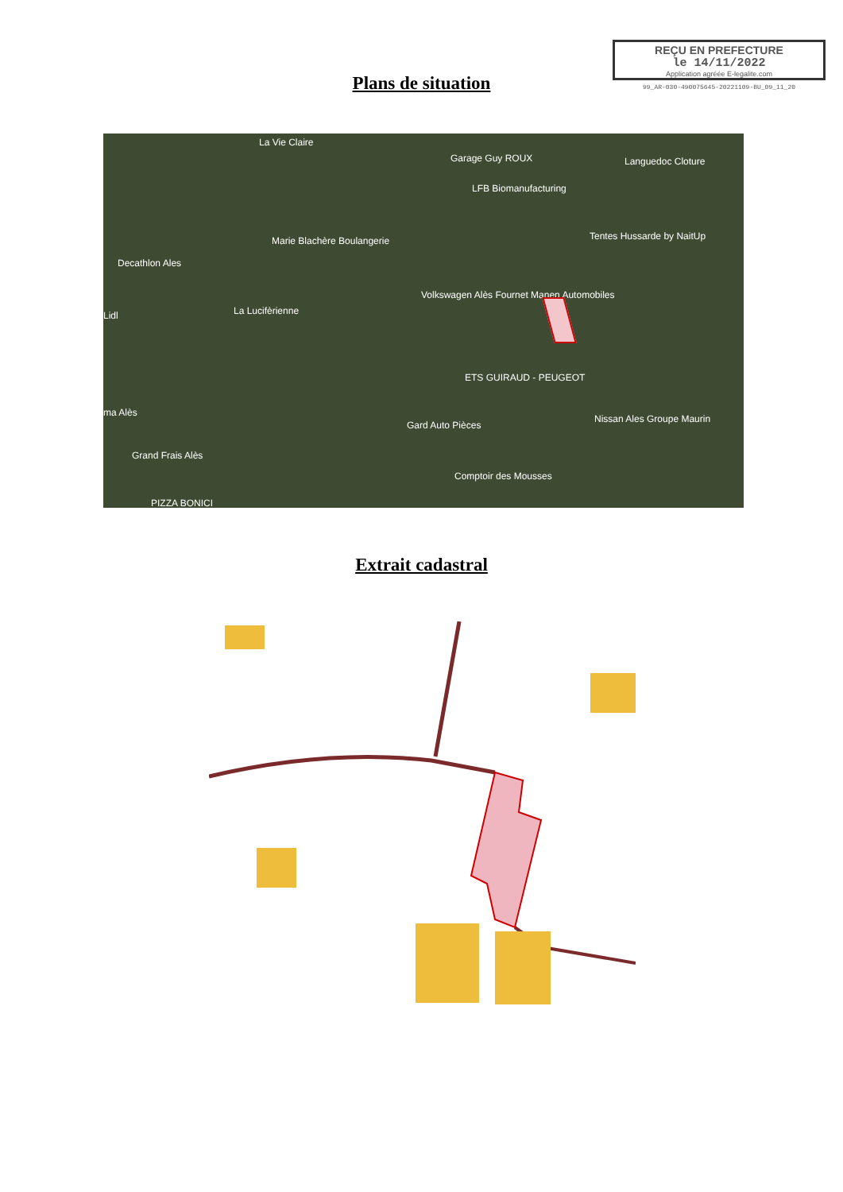REÇU EN PREFECTURE
le 14/11/2022
Application agréée E-legalite.com
99_AR-030-490075645-20221109-BU_09_11_20
Plans de situation
La Vie Claire
Garage Guy ROUX Languedoc Cloture
LFB Biomanufacturing
Marie Blachère Boulangerie Tentes Hussarde by NaitUp
Decathlon Ales
Volkswagen Alès Fournet Manen Automobiles
La Lucifèrienne Lidl
ETS GUIRAUD - PEUGEOT
ma Alès
Gard Auto Pièces
Nissan Ales Groupe Maurin
Grand Frais Alès
Comptoir des Mousses
PIZZA BONICI
Extrait cadastral